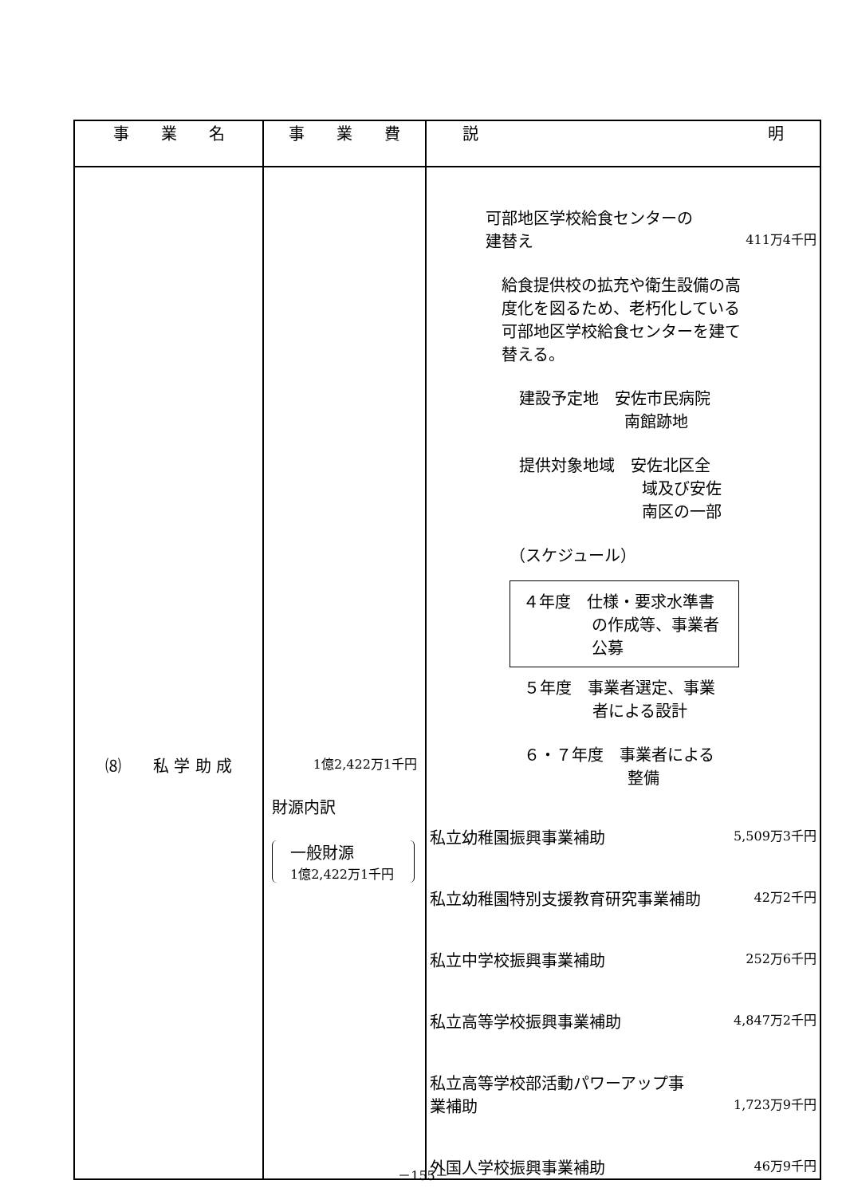| 事 業 名 | 事 業 費 | 説 明 |
| --- | --- | --- |
| ⑻ 私 学 助 成 | 1億2,422万1千円 財源内訳 一般財源 1億2,422万1千円 | 可部地区学校給食センターの 建替え 411万4千円 給食提供校の拡充や衛生設備の高度化を図るため、老朽化している可部地区学校給食センターを建て替える。 建設予定地 安佐市民病院 南館跡地 提供対象地域 安佐北区全 域及び安佐 南区の一部 （スケジュール） ４年度 仕様・要求水準書 の作成等、事業者 公募 ５年度 事業者選定、事業 者による設計 ６・７年度 事業者による 整備 私立幼稚園振興事業補助 5,509万3千円 私立幼稚園特別支援教育研究事業補助 42万2千円 私立中学校振興事業補助 252万6千円 私立高等学校振興事業補助 4,847万2千円 私立高等学校部活動パワーアップ事 業補助 1,723万9千円 外国人学校振興事業補助 46万9千円 |
－155－